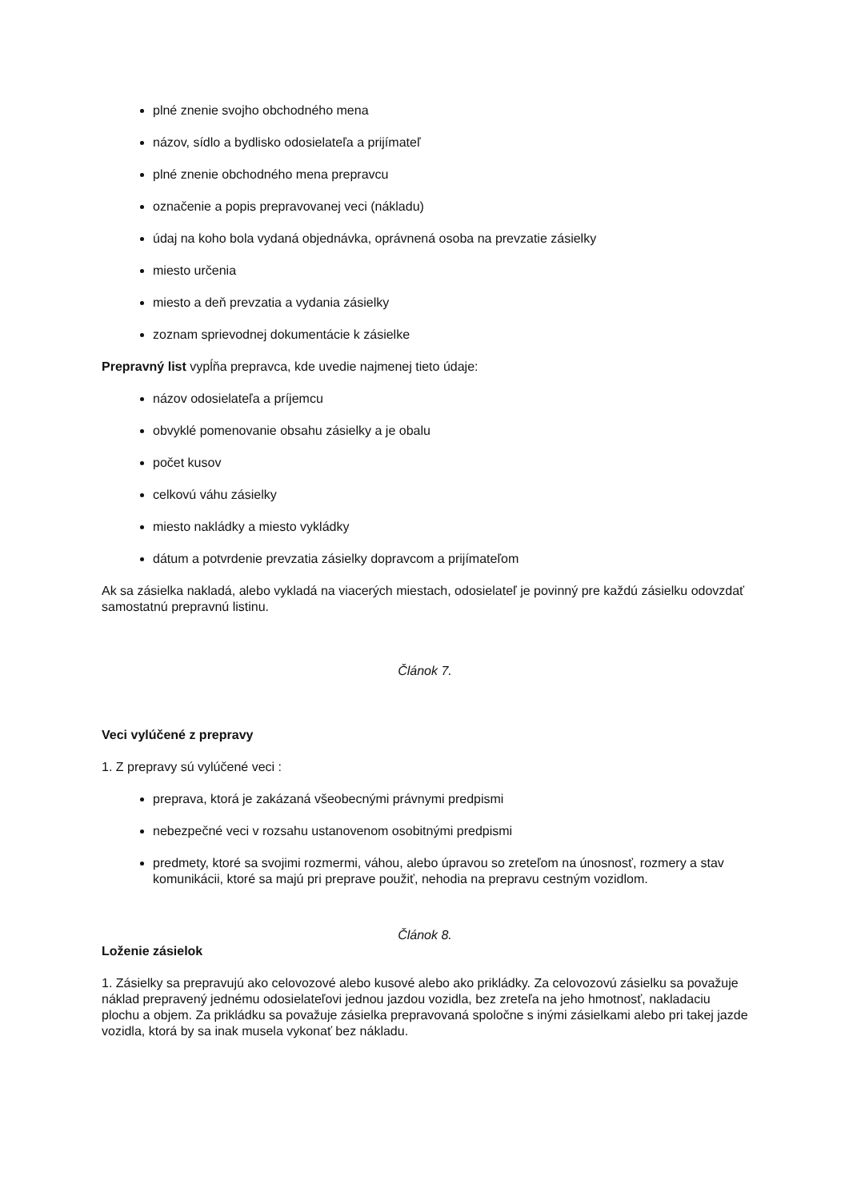plné znenie svojho obchodného mena
názov, sídlo a bydlisko odosielateľa a prijímateľ
plné znenie obchodného mena prepravcu
označenie a popis prepravovanej veci (nákladu)
údaj na koho bola vydaná objednávka, oprávnená osoba na prevzatie zásielky
miesto určenia
miesto a deň prevzatia a vydania zásielky
zoznam sprievodnej dokumentácie k zásielke
Prepravný list vypĺňa prepravca, kde uvedie najmenej tieto údaje:
názov odosielateľa a príjemcu
obvyklé pomenovanie obsahu zásielky a je obalu
počet kusov
celkovú váhu zásielky
miesto nakládky a miesto vykládky
dátum a potvrdenie prevzatia zásielky dopravcom a prijímateľom
Ak sa zásielka nakladá, alebo vykladá na viacerých miestach, odosielateľ je povinný pre každú zásielku odovzdať samostatnú prepravnú listinu.
Článok 7.
Veci vylúčené z prepravy
1. Z prepravy sú vylúčené veci :
preprava, ktorá je zakázaná všeobecnými právnymi predpismi
nebezpečné veci v rozsahu ustanovenom osobitnými predpismi
predmety, ktoré sa svojimi rozmermi, váhou, alebo úpravou so zreteľom na únosnosť, rozmery a stav komunikácii, ktoré sa majú pri preprave použiť, nehodia na prepravu cestným vozidlom.
Článok 8.
Loženie zásielok
1. Zásielky sa prepravujú ako celovozové alebo kusové alebo ako prikládky. Za celovozovú zásielku sa považuje náklad prepravený jednému odosielateľovi jednou jazdou vozidla, bez zreteľa na jeho hmotnosť, nakladaciu plochu a objem. Za prikládku sa považuje zásielka prepravovaná spoločne s inými zásielkami alebo pri takej jazde vozidla, ktorá by sa inak musela vykonať bez nákladu.